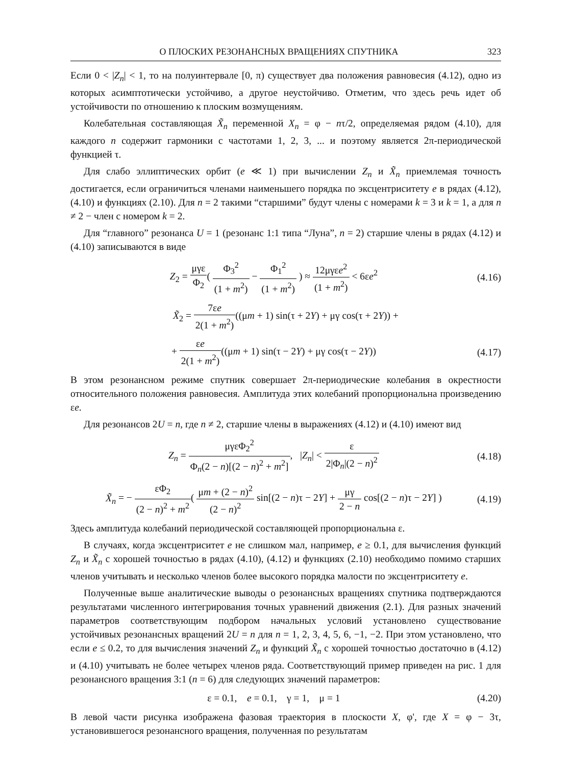О ПЛОСКИХ РЕЗОНАНСНЫХ ВРАЩЕНИЯХ СПУТНИКА 323
Если 0 < |Z<sub>n</sub>| < 1, то на полуинтервале [0, π) существует два положения равновесия (4.12), одно из которых асимптотически устойчиво, а другое неустойчиво. Отметим, что здесь речь идет об устойчивости по отношению к плоским возмущениям.
Колебательная составляющая X̃<sub>n</sub> переменной X<sub>n</sub> = φ − nτ/2, определяемая рядом (4.10), для каждого n содержит гармоники с частотами 1, 2, 3, ... и поэтому является 2π-периодической функцией τ.
Для слабо эллиптических орбит (e ≪ 1) при вычислении Z<sub>n</sub> и X̃<sub>n</sub> приемлемая точность достигается, если ограничиться членами наименьшего порядка по эксцентриситету e в рядах (4.12), (4.10) и функциях (2.10). Для n = 2 такими “старшими” будут члены с номерами k = 3 и k = 1, а для n ≠ 2 − член с номером k = 2.
Для “главного” резонанса U = 1 (резонанс 1:1 типа “Луна”, n = 2) старшие члены в рядах (4.12) и (4.10) записываются в виде
Z<sub>2</sub> = μγε Φ<sub>2</sub>( Φ<sub>3</sub><sup>2</sup> (1 + m<sup>2</sup>) − Φ<sub>1</sub><sup>2</sup> (1 + m<sup>2</sup>) ) ≈ 12μγεe<sup>2</sup> (1 + m<sup>2</sup>) < 6εe<sup>2</sup>
(4.16)
X̃<sub>2</sub> = 7εe 2(1 + m<sup>2</sup>)((μm + 1) sin(τ + 2Y) + μγ cos(τ + 2Y)) +
+ εe 2(1 + m<sup>2</sup>)((μm + 1) sin(τ − 2Y) + μγ cos(τ − 2Y))
(4.17)
В этом резонансном режиме спутник совершает 2π-периодические колебания в окрестности относительного положения равновесия. Амплитуда этих колебаний пропорциональна произведению εe.
Для резонансов 2U = n, где n ≠ 2, старшие члены в выражениях (4.12) и (4.10) имеют вид
Z<sub>n</sub> = μγεΦ<sub>2</sub><sup>2</sup> Φ<sub>n</sub>(2 − n)[(2 − n)<sup>2</sup> + m<sup>2</sup>], |Z<sub>n</sub>| < ε 2|Φ<sub>n</sub>|(2 − n)<sup>2</sup>
(4.18)
X̃<sub>n</sub> = − εΦ<sub>2</sub> (2 − n)<sup>2</sup> + m<sup>2</sup>( μm + (2 − n)<sup>2</sup> (2 − n)<sup>2</sup> sin[(2 − n)τ − 2Y] + μγ 2 − n cos[(2 − n)τ − 2Y] )
(4.19)
Здесь амплитуда колебаний периодической составляющей пропорциональна ε.
В случаях, когда эксцентриситет e не слишком мал, например, e ≥ 0.1, для вычисления функций Z<sub>n</sub> и X̃<sub>n</sub> с хорошей точностью в рядах (4.10), (4.12) и функциях (2.10) необходимо помимо старших членов учитывать и несколько членов более высокого порядка малости по эксцентриситету e.
Полученные выше аналитические выводы о резонансных вращениях спутника подтверждаются результатами численного интегрирования точных уравнений движения (2.1). Для разных значений параметров соответствующим подбором начальных условий установлено существование устойчивых резонансных вращений 2U = n для n = 1, 2, 3, 4, 5, 6, −1, −2. При этом установлено, что если e ≤ 0.2, то для вычисления значений Z<sub>n</sub> и функций X̃<sub>n</sub> с хорошей точностью достаточно в (4.12) и (4.10) учитывать не более четырех членов ряда. Соответствующий пример приведен на рис. 1 для резонансного вращения 3:1 (n = 6) для следующих значений параметров:
ε = 0.1, e = 0.1, γ = 1, μ = 1
(4.20)
В левой части рисунка изображена фазовая траектория в плоскости X, φ', где X = φ − 3τ, установившегося резонансного вращения, полученная по результатам